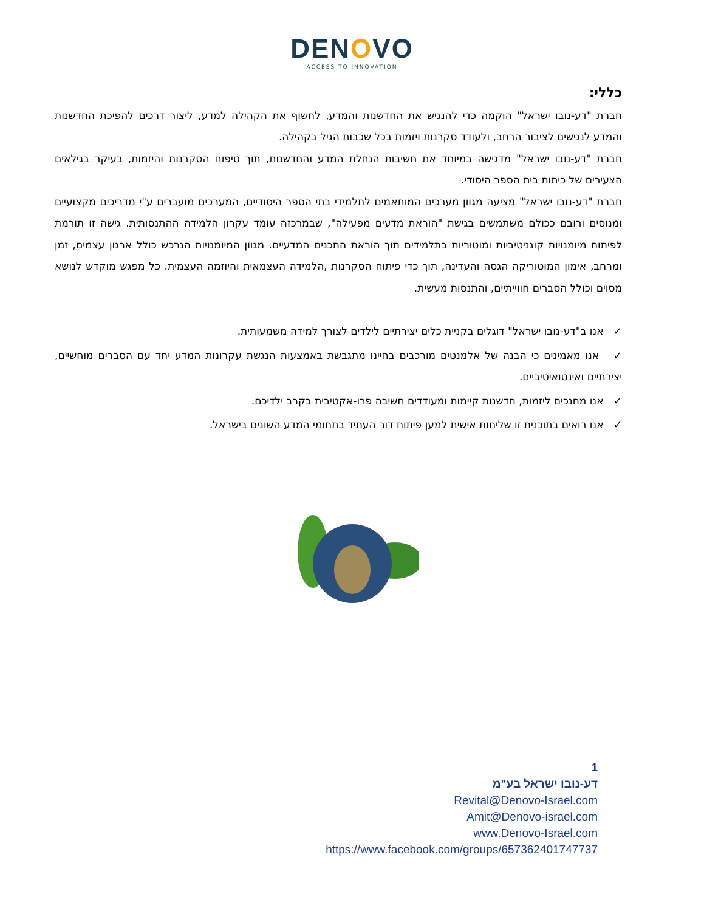DENOVO
— ACCESS TO INNOVATION —
כללי:
חברת "דע-נובו ישראל" הוקמה כדי להנגיש את החדשנות והמדע, לחשוף את הקהילה למדע, ליצור דרכים להפיכת החדשנות והמדע לנגישים לציבור הרחב, ולעודד סקרנות ויזמות בכל שכבות הגיל בקהילה.
חברת "דע-נובו ישראל" מדגישה במיוחד את חשיבות הנחלת המדע והחדשנות, תוך טיפוח הסקרנות והיזמות, בעיקר בגילאים הצעירים של כיתות בית הספר היסודי.
חברת "דע-נובו ישראל" מציעה מגוון מערכים המותאמים לתלמידי בתי הספר היסודיים, המערכים מועברים ע"י מדריכים מקצועיים ומנוסים ורובם ככולם משתמשים בגישת "הוראת מדעים מפעילה", שבמרכזה עומד עקרון הלמידה ההתנסותית. גישה זו תורמת לפיתוח מיומנויות קוגניטיביות ומוטוריות בתלמידים תוך הוראת התכנים המדעיים. מגוון המיומנויות הנרכש כולל ארגון עצמים, זמן ומרחב, אימון המוטוריקה הגסה והעדינה, תוך כדי פיתוח הסקרנות ,הלמידה העצמאית והיוזמה העצמית. כל מפגש מוקדש לנושא מסוים וכולל הסברים חווייתיים, והתנסות מעשית.
✓ אנו ב"דע-נובו ישראל" דוגלים בקניית כלים יצירתיים לילדים לצורך למידה משמעותית.
✓ אנו מאמינים כי הבנה של אלמנטים מורכבים בחיינו מתגבשת באמצעות הנגשת עקרונות המדע יחד עם הסברים מוחשיים, יצירתיים ואינטואיטיביים.
✓ אנו מחנכים ליזמות, חדשנות קיימות ומעודדים חשיבה פרו-אקטיבית בקרב ילדיכם.
✓ אנו רואים בתוכנית זו שליחות אישית למען פיתוח דור העתיד בתחומי המדע השונים בישראל.
1
דע-נובו ישראל בע"מ
Revital@Denovo-Israel.com
Amit@Denovo-israel.com
www.Denovo-Israel.com
https://www.facebook.com/groups/657362401747737